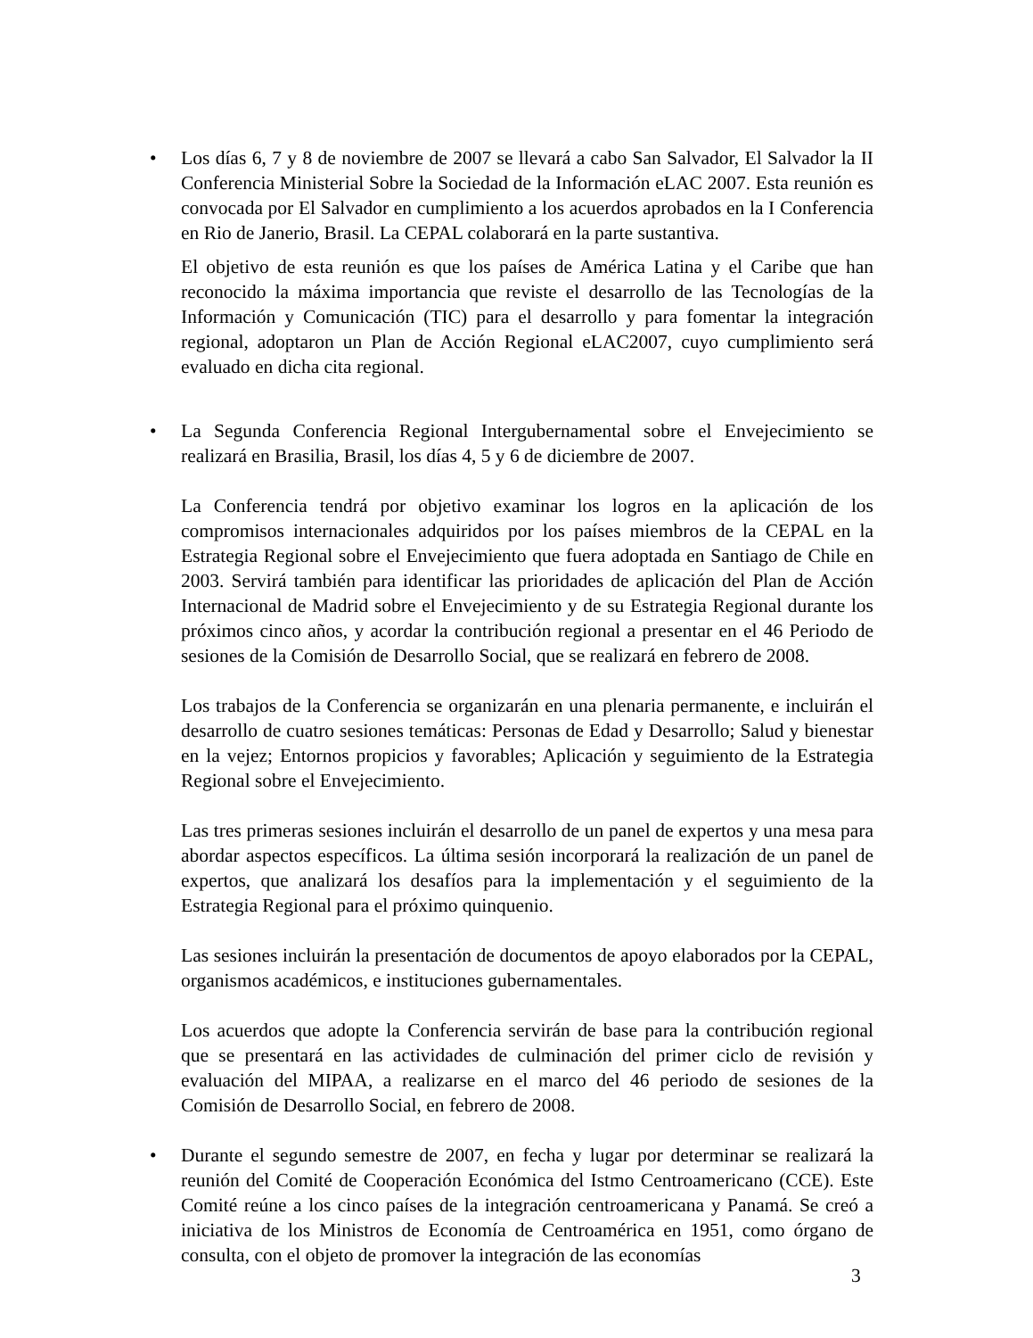• Los días 6, 7 y 8 de noviembre de 2007 se llevará a cabo San Salvador, El Salvador la II Conferencia Ministerial Sobre la Sociedad de la Información eLAC 2007. Esta reunión es convocada por El Salvador en cumplimiento a los acuerdos aprobados en la I Conferencia en Rio de Janerio, Brasil. La CEPAL colaborará en la parte sustantiva.
El objetivo de esta reunión es que los países de América Latina y el Caribe que han reconocido la máxima importancia que reviste el desarrollo de las Tecnologías de la Información y Comunicación (TIC) para el desarrollo y para fomentar la integración regional, adoptaron un Plan de Acción Regional eLAC2007, cuyo cumplimiento será evaluado en dicha cita regional.
• La Segunda Conferencia Regional Intergubernamental sobre el Envejecimiento se realizará en Brasilia, Brasil, los días 4, 5 y 6 de diciembre de 2007.
La Conferencia tendrá por objetivo examinar los logros en la aplicación de los compromisos internacionales adquiridos por los países miembros de la CEPAL en la Estrategia Regional sobre el Envejecimiento que fuera adoptada en Santiago de Chile en 2003. Servirá también para identificar las prioridades de aplicación del Plan de Acción Internacional de Madrid sobre el Envejecimiento y de su Estrategia Regional durante los próximos cinco años, y acordar la contribución regional a presentar en el 46 Periodo de sesiones de la Comisión de Desarrollo Social, que se realizará en febrero de 2008.
Los trabajos de la Conferencia se organizarán en una plenaria permanente, e incluirán el desarrollo de cuatro sesiones temáticas: Personas de Edad y Desarrollo; Salud y bienestar en la vejez; Entornos propicios y favorables; Aplicación y seguimiento de la Estrategia Regional sobre el Envejecimiento.
Las tres primeras sesiones incluirán el desarrollo de un panel de expertos y una mesa para abordar aspectos específicos. La última sesión incorporará la realización de un panel de expertos, que analizará los desafíos para la implementación y el seguimiento de la Estrategia Regional para el próximo quinquenio.
Las sesiones incluirán la presentación de documentos de apoyo elaborados por la CEPAL, organismos académicos, e instituciones gubernamentales.
Los acuerdos que adopte la Conferencia servirán de base para la contribución regional que se presentará en las actividades de culminación del primer ciclo de revisión y evaluación del MIPAA, a realizarse en el marco del 46 periodo de sesiones de la Comisión de Desarrollo Social, en febrero de 2008.
• Durante el segundo semestre de 2007, en fecha y lugar por determinar se realizará la reunión del Comité de Cooperación Económica del Istmo Centroamericano (CCE). Este Comité reúne a los cinco países de la integración centroamericana y Panamá. Se creó a iniciativa de los Ministros de Economía de Centroamérica en 1951, como órgano de consulta, con el objeto de promover la integración de las economías
3